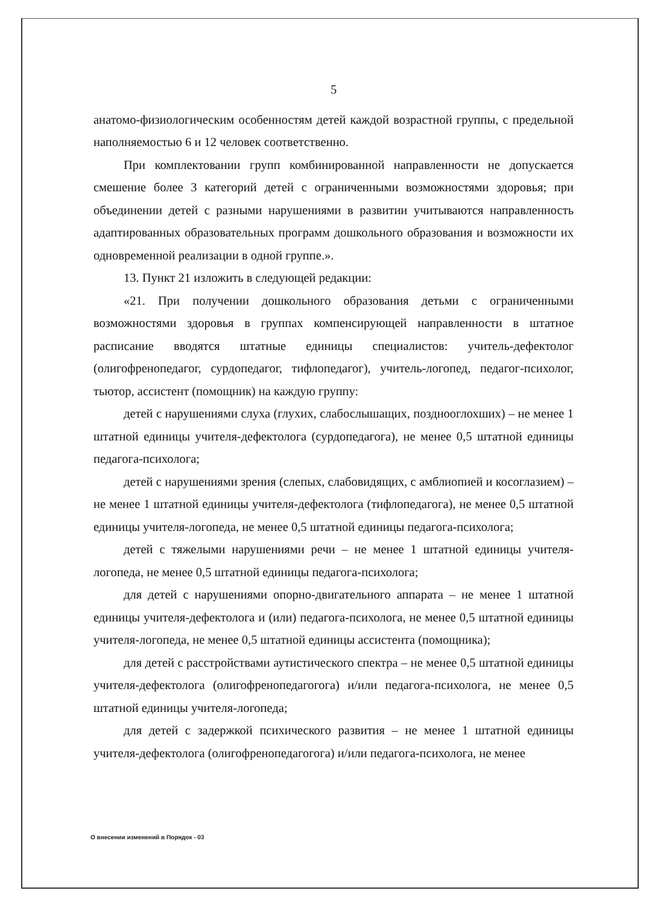5
анатомо-физиологическим особенностям детей каждой возрастной группы, с предельной наполняемостью 6 и 12 человек соответственно.
При комплектовании групп комбинированной направленности не допускается смешение более 3 категорий детей с ограниченными возможностями здоровья; при объединении детей с разными нарушениями в развитии учитываются направленность адаптированных образовательных программ дошкольного образования и возможности их одновременной реализации в одной группе.».
13. Пункт 21 изложить в следующей редакции:
«21. При получении дошкольного образования детьми с ограниченными возможностями здоровья в группах компенсирующей направленности в штатное расписание вводятся штатные единицы специалистов: учитель-дефектолог (олигофренопедагог, сурдопедагог, тифлопедагог), учитель-логопед, педагог-психолог, тьютор, ассистент (помощник) на каждую группу:
детей с нарушениями слуха (глухих, слабослышащих, позднооглохших) – не менее 1 штатной единицы учителя-дефектолога (сурдопедагога), не менее 0,5 штатной единицы педагога-психолога;
детей с нарушениями зрения (слепых, слабовидящих, с амблиопией и косоглазием) – не менее 1 штатной единицы учителя-дефектолога (тифлопедагога), не менее 0,5 штатной единицы учителя-логопеда, не менее 0,5 штатной единицы педагога-психолога;
детей с тяжелыми нарушениями речи – не менее 1 штатной единицы учителя-логопеда, не менее 0,5 штатной единицы педагога-психолога;
для детей с нарушениями опорно-двигательного аппарата – не менее 1 штатной единицы учителя-дефектолога и (или) педагога-психолога, не менее 0,5 штатной единицы учителя-логопеда, не менее 0,5 штатной единицы ассистента (помощника);
для детей с расстройствами аутистического спектра – не менее 0,5 штатной единицы учителя-дефектолога (олигофренопедагогога) и/или педагога-психолога, не менее 0,5 штатной единицы учителя-логопеда;
для детей с задержкой психического развития – не менее 1 штатной единицы учителя-дефектолога (олигофренопедагогога) и/или педагога-психолога, не менее
О внесении изменений в Порядок - 03